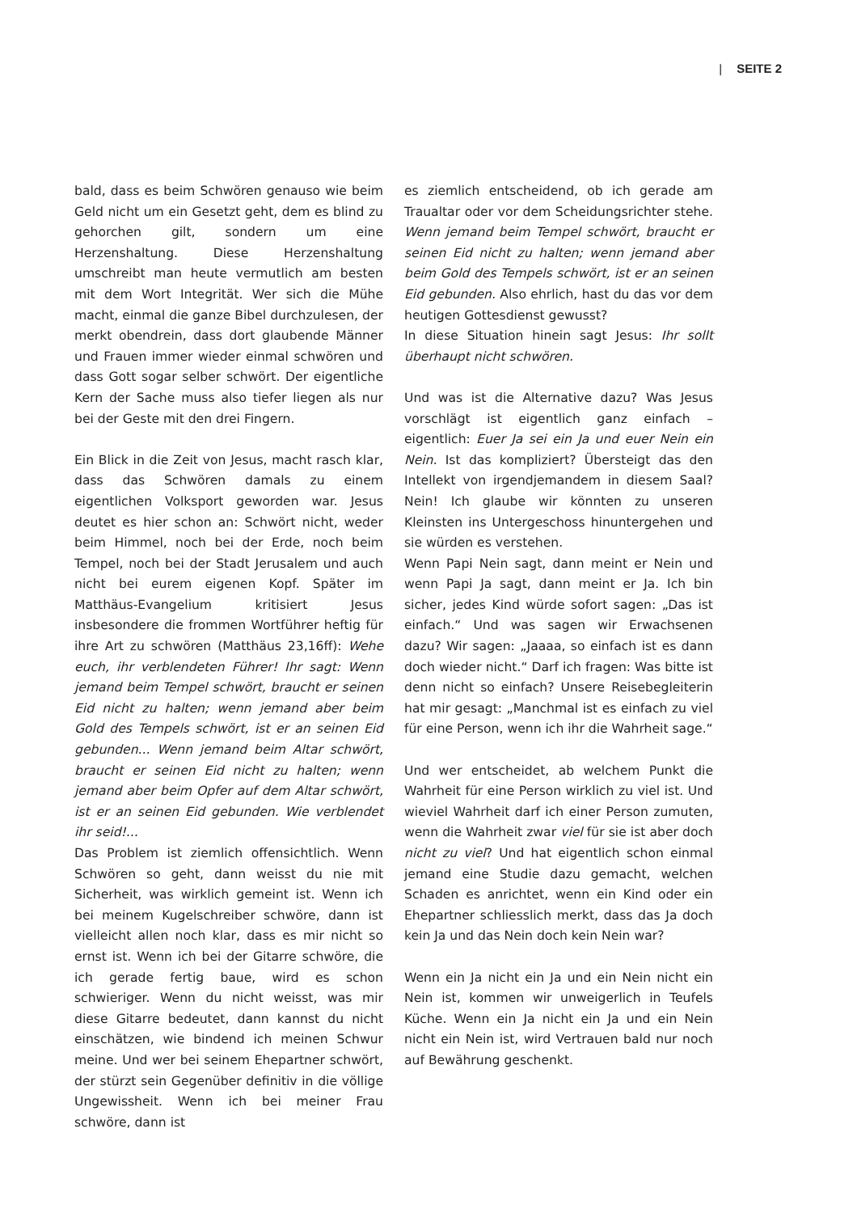| SEITE 2
bald, dass es beim Schwören genauso wie beim Geld nicht um ein Gesetzt geht, dem es blind zu gehorchen gilt, sondern um eine Herzenshaltung. Diese Herzenshaltung umschreibt man heute vermutlich am besten mit dem Wort Integrität. Wer sich die Mühe macht, einmal die ganze Bibel durchzulesen, der merkt obendrein, dass dort glaubende Männer und Frauen immer wieder einmal schwören und dass Gott sogar selber schwört. Der eigentliche Kern der Sache muss also tiefer liegen als nur bei der Geste mit den drei Fingern.
Ein Blick in die Zeit von Jesus, macht rasch klar, dass das Schwören damals zu einem eigentlichen Volksport geworden war. Jesus deutet es hier schon an: Schwört nicht, weder beim Himmel, noch bei der Erde, noch beim Tempel, noch bei der Stadt Jerusalem und auch nicht bei eurem eigenen Kopf. Später im Matthäus-Evangelium kritisiert Jesus insbesondere die frommen Wortführer heftig für ihre Art zu schwören (Matthäus 23,16ff): Wehe euch, ihr verblendeten Führer! Ihr sagt: Wenn jemand beim Tempel schwört, braucht er seinen Eid nicht zu halten; wenn jemand aber beim Gold des Tempels schwört, ist er an seinen Eid gebunden... Wenn jemand beim Altar schwört, braucht er seinen Eid nicht zu halten; wenn jemand aber beim Opfer auf dem Altar schwört, ist er an seinen Eid gebunden. Wie verblendet ihr seid!...
Das Problem ist ziemlich offensichtlich. Wenn Schwören so geht, dann weisst du nie mit Sicherheit, was wirklich gemeint ist. Wenn ich bei meinem Kugelschreiber schwöre, dann ist vielleicht allen noch klar, dass es mir nicht so ernst ist. Wenn ich bei der Gitarre schwöre, die ich gerade fertig baue, wird es schon schwieriger. Wenn du nicht weisst, was mir diese Gitarre bedeutet, dann kannst du nicht einschätzen, wie bindend ich meinen Schwur meine. Und wer bei seinem Ehepartner schwört, der stürzt sein Gegenüber definitiv in die völlige Ungewissheit. Wenn ich bei meiner Frau schwöre, dann ist
es ziemlich entscheidend, ob ich gerade am Traualtar oder vor dem Scheidungsrichter stehe. Wenn jemand beim Tempel schwört, braucht er seinen Eid nicht zu halten; wenn jemand aber beim Gold des Tempels schwört, ist er an seinen Eid gebunden. Also ehrlich, hast du das vor dem heutigen Gottesdienst gewusst?
In diese Situation hinein sagt Jesus: Ihr sollt überhaupt nicht schwören.
Und was ist die Alternative dazu? Was Jesus vorschlägt ist eigentlich ganz einfach – eigentlich: Euer Ja sei ein Ja und euer Nein ein Nein. Ist das kompliziert? Übersteigt das den Intellekt von irgendjemandem in diesem Saal? Nein! Ich glaube wir könnten zu unseren Kleinsten ins Untergeschoss hinuntergehen und sie würden es verstehen.
Wenn Papi Nein sagt, dann meint er Nein und wenn Papi Ja sagt, dann meint er Ja. Ich bin sicher, jedes Kind würde sofort sagen: „Das ist einfach.“ Und was sagen wir Erwachsenen dazu? Wir sagen: „Jaaaa, so einfach ist es dann doch wieder nicht.“ Darf ich fragen: Was bitte ist denn nicht so einfach? Unsere Reisebegleiterin hat mir gesagt: „Manchmal ist es einfach zu viel für eine Person, wenn ich ihr die Wahrheit sage.“
Und wer entscheidet, ab welchem Punkt die Wahrheit für eine Person wirklich zu viel ist. Und wieviel Wahrheit darf ich einer Person zumuten, wenn die Wahrheit zwar viel für sie ist aber doch nicht zu viel? Und hat eigentlich schon einmal jemand eine Studie dazu gemacht, welchen Schaden es anrichtet, wenn ein Kind oder ein Ehepartner schliesslich merkt, dass das Ja doch kein Ja und das Nein doch kein Nein war?
Wenn ein Ja nicht ein Ja und ein Nein nicht ein Nein ist, kommen wir unweigerlich in Teufels Küche. Wenn ein Ja nicht ein Ja und ein Nein nicht ein Nein ist, wird Vertrauen bald nur noch auf Bewährung geschenkt.